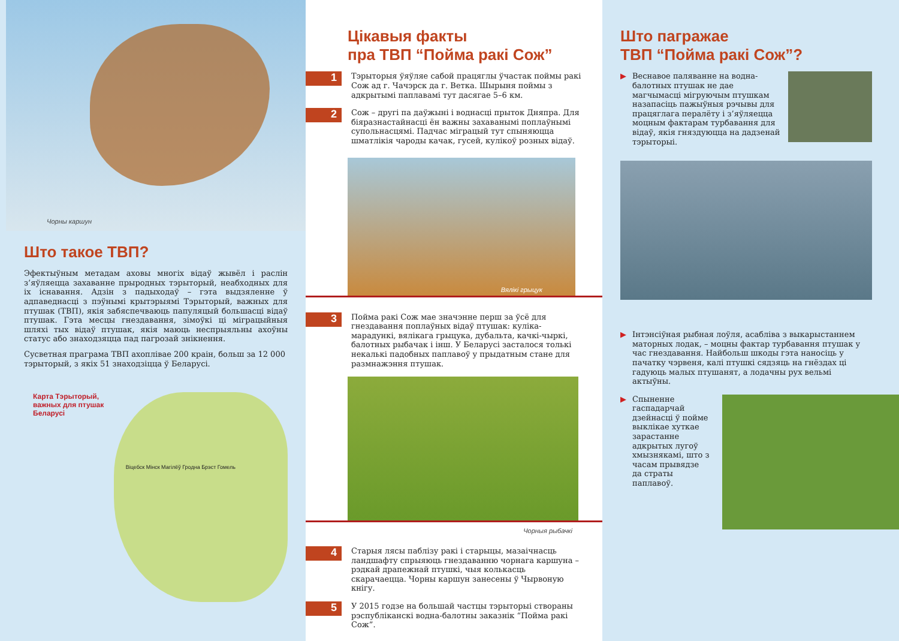Чорны каршун
Што такое ТВП?
Эфектыўным метадам аховы многіх відаў жывёл і раслін з’яўляецца захаванне прыродных тэрыторый, неабходных для іх існавання. Адзін з падыходаў – гэта выдзяленне ў адпаведнасці з пэўнымі крытэрыямі Тэрыторый, важных для птушак (ТВП), якія забяспечваюць папуляцый большасці відаў птушак. Гэта месцы гнездавання, зімоўкі ці міграцыйныя шляхі тых відаў птушак, якія маюць неспрыяльны ахоўны статус або знаходзяцца пад пагрозай знікнення.
Сусветная праграма ТВП ахоплівае 200 краін, больш за 12 000 тэрыторый, з якіх 51 знаходзіцца ў Беларусі.
Карта Тэрыторый, важных для птушак Беларусі
Віцебск Мінск Магілёў Гродна Брэст Гомель
Цікавыя факты
пра ТВП “Пойма ракі Сож”
1
Тэрыторыя ўяўляе сабой працяглы ўчастак поймы ракі Сож ад г. Чачэрск да г. Ветка. Шырыня поймы з адкрытымі паплавамі тут дасягае 5–6 км.
2
Сож – другі па даўжыні і воднасці прыток Дняпра. Для біяразнастайнасці ён важны захаванымі поплаўнымі супольнасцямі. Падчас міграцый тут спыняюцца шматлікія чароды качак, гусей, кулікоў розных відаў.
Вялікі грыцук
3
Пойма ракі Сож мае значэнне перш за ўсё для гнездавання поплаўных відаў птушак: куліка-марадункі, вялікага грыцука, дубальта, качкі-чыркі, балотных рыбачак і інш. У Беларусі засталося толькі некалькі падобных паплавоў у прыдатным стане для размнажэння птушак.
Чорныя рыбачкі
4
Старыя лясы паблізу ракі і старыцы, мазаічнасць ландшафту спрыяюць гнездаванню чорнага каршуна – рэдкай драпежнай птушкі, чыя колькасць скарачаецца. Чорны каршун занесены ў Чырвоную кнігу.
5
У 2015 годзе на большай частцы тэрыторыі створаны рэспубліканскі водна-балотны заказнік “Пойма ракі Сож”.
Што пагражае
ТВП “Пойма ракі Сож”?
▶
Веснавое паляванне на водна-балотных птушак не дае магчымасці мігруючым птушкам назапасіць пажыўныя рэчывы для працяглага пералёту і з’яўляецца моцным фактарам турбавання для відаў, якія гняздуюцца на дадзенай тэрыторыі.
▶
Інтэнсіўная рыбная лоўля, асабліва з выкарыстаннем маторных лодак, – моцны фактар турбавання птушак у час гнездавання. Найбольш шкоды гэта наносіць у пачатку чэрвеня, калі птушкі сядзяць на гнёздах ці гадуюць малых птушанят, а лодачны рух вельмі актыўны.
▶
Спыненне гаспадарчай дзейнасці ў пойме выклікае хуткае зарастанне адкрытых лугоў хмызнякамі, што з часам прывядзе да страты паплавоў.